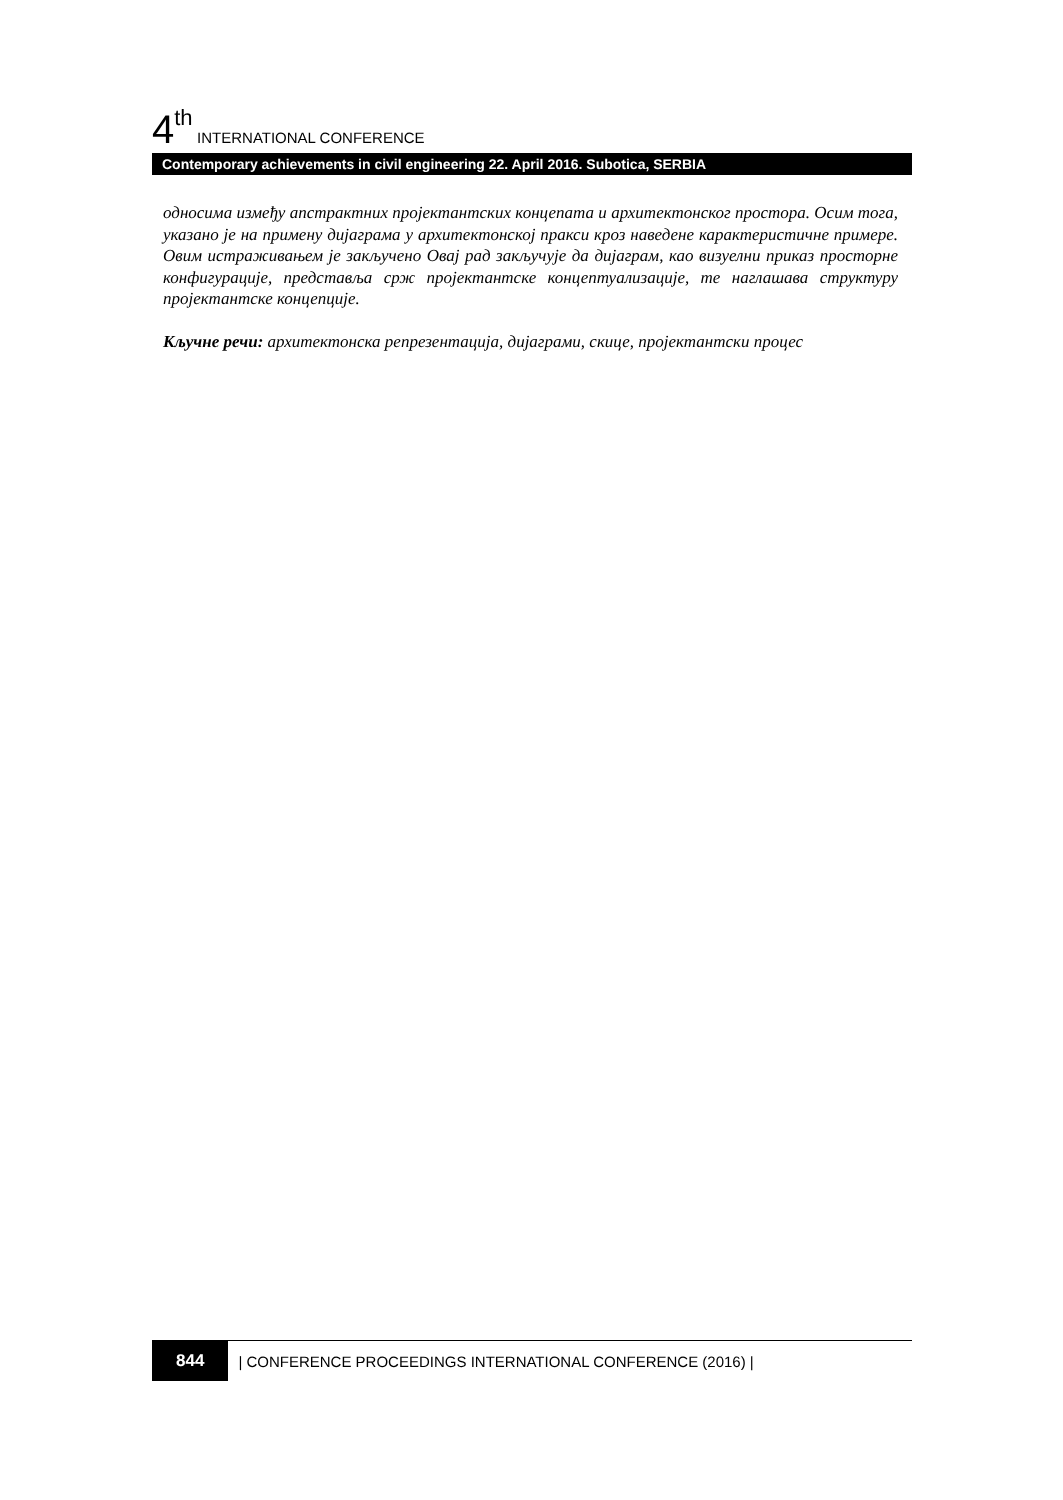4<sup>th</sup> INTERNATIONAL CONFERENCE
Contemporary achievements in civil engineering 22. April 2016. Subotica, SERBIA
односима између апстрактних пројектантских концепата и архитектонског простора. Осим тога, указано је на примену дијаграма у архитектонској пракси кроз наведене карактеристичне примере. Овим истраживањем је закључено Овај рад закључује да дијаграм, као визуелни приказ просторне конфигурације, представља срж пројектантске концептуализације, те наглашава структуру пројектантске концепције.
Кључне речи: архитектонска репрезентација, дијаграми, скице, пројектантски процес
844 | CONFERENCE PROCEEDINGS INTERNATIONAL CONFERENCE (2016) |